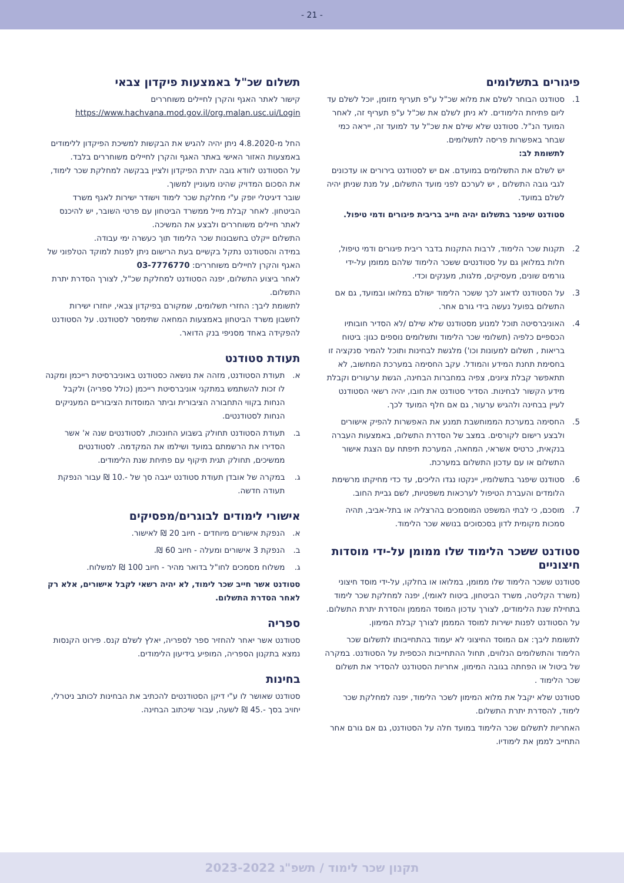- 21 -
פיגורים בתשלומים
1. סטודנט הבוחר לשלם את מלוא שכ"ל ע"פ תעריף מזומן, יוכל לשלם עד ליום פתיחת הלימודים. לא ניתן לשלם את שכ"ל ע"פ תעריף זה, לאחר המועד הנ"ל. סטודנט שלא שילם את שכ"ל עד למועד זה, ייראה כמי שבחר באפשרות פריסה לתשלומים.
לתשומת לב:
יש לשלם את התשלומים במועדם. אם יש לסטודנט בירורים או עדכונים לגבי גובה התשלום , יש לערכם לפני מועד התשלום, על מנת שניתן יהיה לשלם במועד.
סטודנט שיפגר בתשלום יהיה חייב בריבית פיגורים ודמי טיפול.
2. תקנות שכר הלימוד, לרבות התקנות בדבר ריבית פיגורים ודמי טיפול, חלות במלואן גם על סטודנטים ששכר הלימוד שלהם ממומן על-ידי גורמים שונים, מעסיקים, מלגות, מענקים וכדי.
3. על הסטודנט לדאוג לכך ששכר הלימוד ישולם במלואו ובמועד, גם אם התשלום בפועל נעשה בידי גורם אחר.
4. האוניברסיטה תוכל למנוע מסטודנט שלא שילם /לא הסדיר חובותיו הכספיים כלפיה (תשלומי שכר הלימוד ותשלומים נוספים כגון: ביטוח בריאות , תשלום למעונות וכו') מלגשת לבחינות ותוכל להמיר סנקציה זו בחסימת תחנת המידע והמודל. עקב החסימה במערכת המחשוב, לא תתאפשר קבלת ציונים, צפיה במחברות הבחינה, הגשת ערעורים וקבלת מידע הקשור לבחינות. הסדיר סטודנט את חובו, יהיה רשאי הסטודנט לעיין בבחינה ולהגיש ערעור, גם אם חלף המועד לכך.
5. החסימה במערכת הממוחשבת תמנע את האפשרות להפיק אישורים ולבצע רישום לקורסים. במצב של הסדרת התשלום, באמצעות העברה בנקאית, כרטיס אשראי, המחאה, המערכת תיפתח עם הצגת אישור התשלום או עם עדכון התשלום במערכת.
6. סטודנט שיפגר בתשלומיו, יינקטו נגדו הליכים, עד כדי מחיקתו מרשימת הלומדים והעברת הטיפול לערכאות משפטיות, לשם גביית החוב.
7. מוסכם, כי לבתי המשפט המוסמכים בהרצליה או בתל-אביב, תהיה סמכות מקומית לדון בסכסוכים בנושא שכר הלימוד.
סטודנט ששכר הלימוד שלו ממומן על-ידי מוסדות חיצוניים
סטודנט ששכר הלימוד שלו ממומן, במלואו או בחלקו, על-ידי מוסד חיצוני (משרד הקליטה, משרד הביטחון, ביטוח לאומי), יפנה למחלקת שכר לימוד בתחילת שנת הלימודים, לצורך עדכון המוסד המממן והסדרת יתרת התשלום. על הסטודנט לפנות ישירות למוסד המממן לצורך קבלת המימון.
לתשומת ליבך: אם המוסד החיצוני לא יעמוד בהתחייבותו לתשלום שכר הלימוד והתשלומים הנלווים, תחול ההתחייבות הכספית על הסטודנט. במקרה של ביטול או הפחתה בגובה המימון, אחריות הסטודנט להסדיר את תשלום שכר הלימוד .
סטודנט שלא יקבל את מלוא המימון לשכר הלימוד, יפנה למחלקת שכר לימוד, להסדרת יתרת התשלום.
האחריות לתשלום שכר הלימוד במועד חלה על הסטודנט, גם אם גורם אחר התחייב לממן את לימודיו.
תשלום שכ"ל באמצעות פיקדון צבאי
קישור לאתר האגף והקרן לחיילים משוחררים
https://www.hachvana.mod.gov.il/org.malan.usc.ui/Login
החל מ-4.8.2020 ניתן יהיה להגיש את הבקשות למשיכת הפיקדון ללימודים באמצעות האזור האישי באתר האגף והקרן לחיילים משוחררים בלבד.
על הסטודנט לוודא גובה יתרת הפיקדון ולציין בבקשה למחלקת שכר לימוד, את הסכום המדויק שהינו מעוניין למשוך.
שובר דיגיטלי יופק ע"י מחלקת שכר לימוד וישודר ישירות לאגף משרד הביטחון. לאחר קבלת מייל ממשרד הביטחון עם פרטי השובר, יש להיכנס לאתר חיילים משוחררים ולבצע את המשיכה.
התשלום ייקלט בחשבונות שכר הלימוד תוך כעשרה ימי עבודה.
במידה והסטודנט נתקל בקשיים בעת הרישום ניתן לפנות למוקד הטלפוני של האגף והקרן לחיילים משוחררים: 03-7776770
לאחר ביצוע התשלום, יפנה הסטודנט למחלקת שכ"ל, לצורך הסדרת יתרת התשלום.
לתשומת ליבך: החזרי תשלומים, שמקורם בפיקדון צבאי, יוחזרו ישירות לחשבון משרד הביטחון באמצעות המחאה שתימסר לסטודנט. על הסטודנט להפקידה באחד מסניפי בנק הדואר.
תעודת סטודנט
א. תעודת הסטודנט, מזהה את נושאה כסטודנט באוניברסיטת רייכמן ומקנה לו זכות להשתמש במתקני אוניברסיטת רייכמן (כולל ספריה) ולקבל הנחות בקווי התחבורה הציבורית וביתר המוסדות הציבוריים המעניקים הנחות לסטודנטים.
ב. תעודת הסטודנט תחולק בשבוע החונכות, לסטודנטים שנה א' אשר הסדירו את הרשמתם במועד ושילמו את המקדמה. לסטודנטים ממשיכים, תחולק תגית תיקוף עם פתיחת שנת הלימודים.
ג. במקרה של אובדן תעודת סטודנט ייגבה סך של -.10 ₪ עבור הנפקת תעודה חדשה.
אישורי לימודים לבוגרים/מפסיקים
א. הנפקת אישורים מיוחדים - חיוב 20 ₪ לאישור.
ב. הנפקת 3 אישורים ומעלה - חיוב 60 ₪.
ג. משלוח מסמכים לחו"ל בדואר מהיר - חיוב 100 ₪ למשלוח.
סטודנט אשר חייב שכר לימוד, לא יהיה רשאי לקבל אישורים, אלא רק לאחר הסדרת התשלום.
ספריה
סטודנט אשר יאחר להחזיר ספר לספריה, יאלץ לשלם קנס. פירוט הקנסות נמצא בתקנון הספריה, המופיע בידיעון הלימודים.
בחינות
סטודנט שאושר לו ע"י דיקן הסטודנטים להכתיב את הבחינות לכותב ניטרלי, יחויב בסך -.45 ₪ לשעה, עבור שיכתוב הבחינה.
תקנון שכר לימוד / תשפ"ג 2023-2022